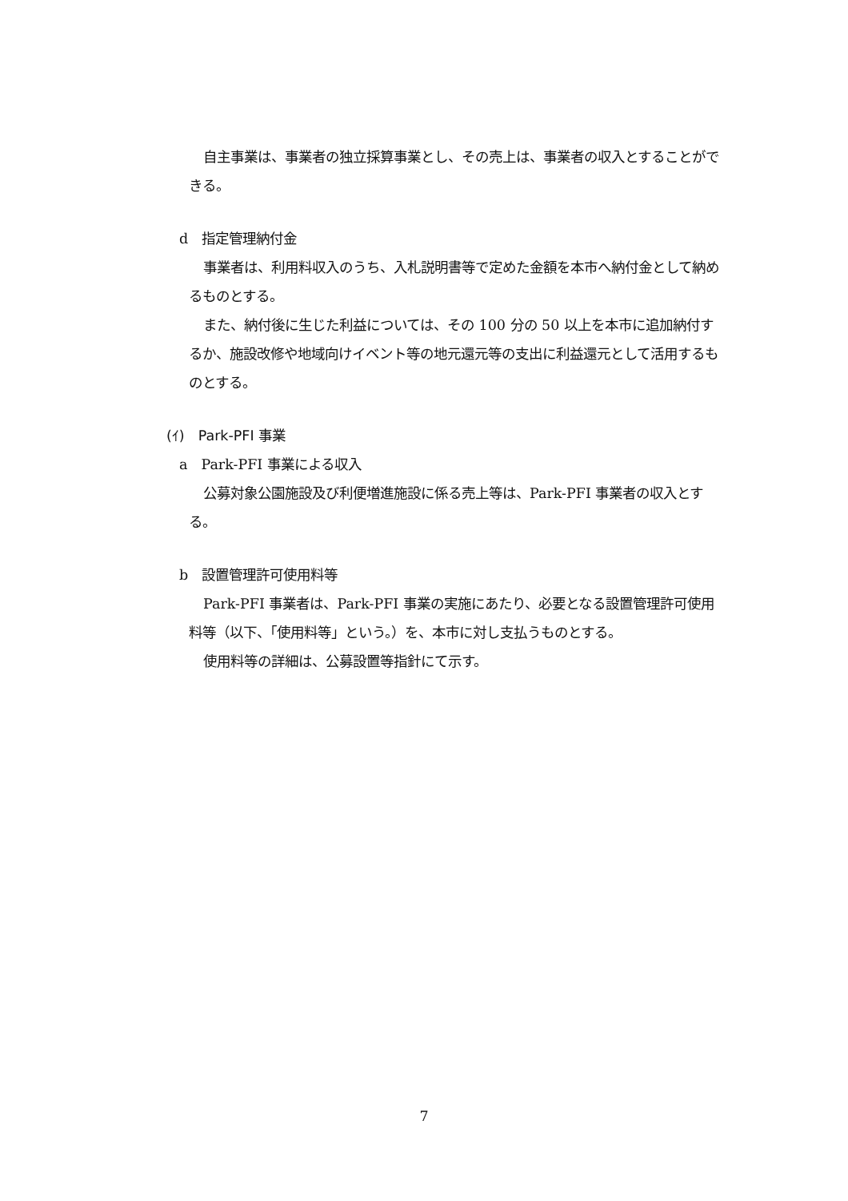自主事業は、事業者の独立採算事業とし、その売上は、事業者の収入とすることができる。
d　指定管理納付金
事業者は、利用料収入のうち、入札説明書等で定めた金額を本市へ納付金として納めるものとする。
また、納付後に生じた利益については、その 100 分の 50 以上を本市に追加納付するか、施設改修や地域向けイベント等の地元還元等の支出に利益還元として活用するものとする。
(ｲ)　Park-PFI 事業
a　Park-PFI 事業による収入
公募対象公園施設及び利便増進施設に係る売上等は、Park-PFI 事業者の収入とする。
b　設置管理許可使用料等
Park-PFI 事業者は、Park-PFI 事業の実施にあたり、必要となる設置管理許可使用料等（以下、「使用料等」という。）を、本市に対し支払うものとする。
使用料等の詳細は、公募設置等指針にて示す。
7